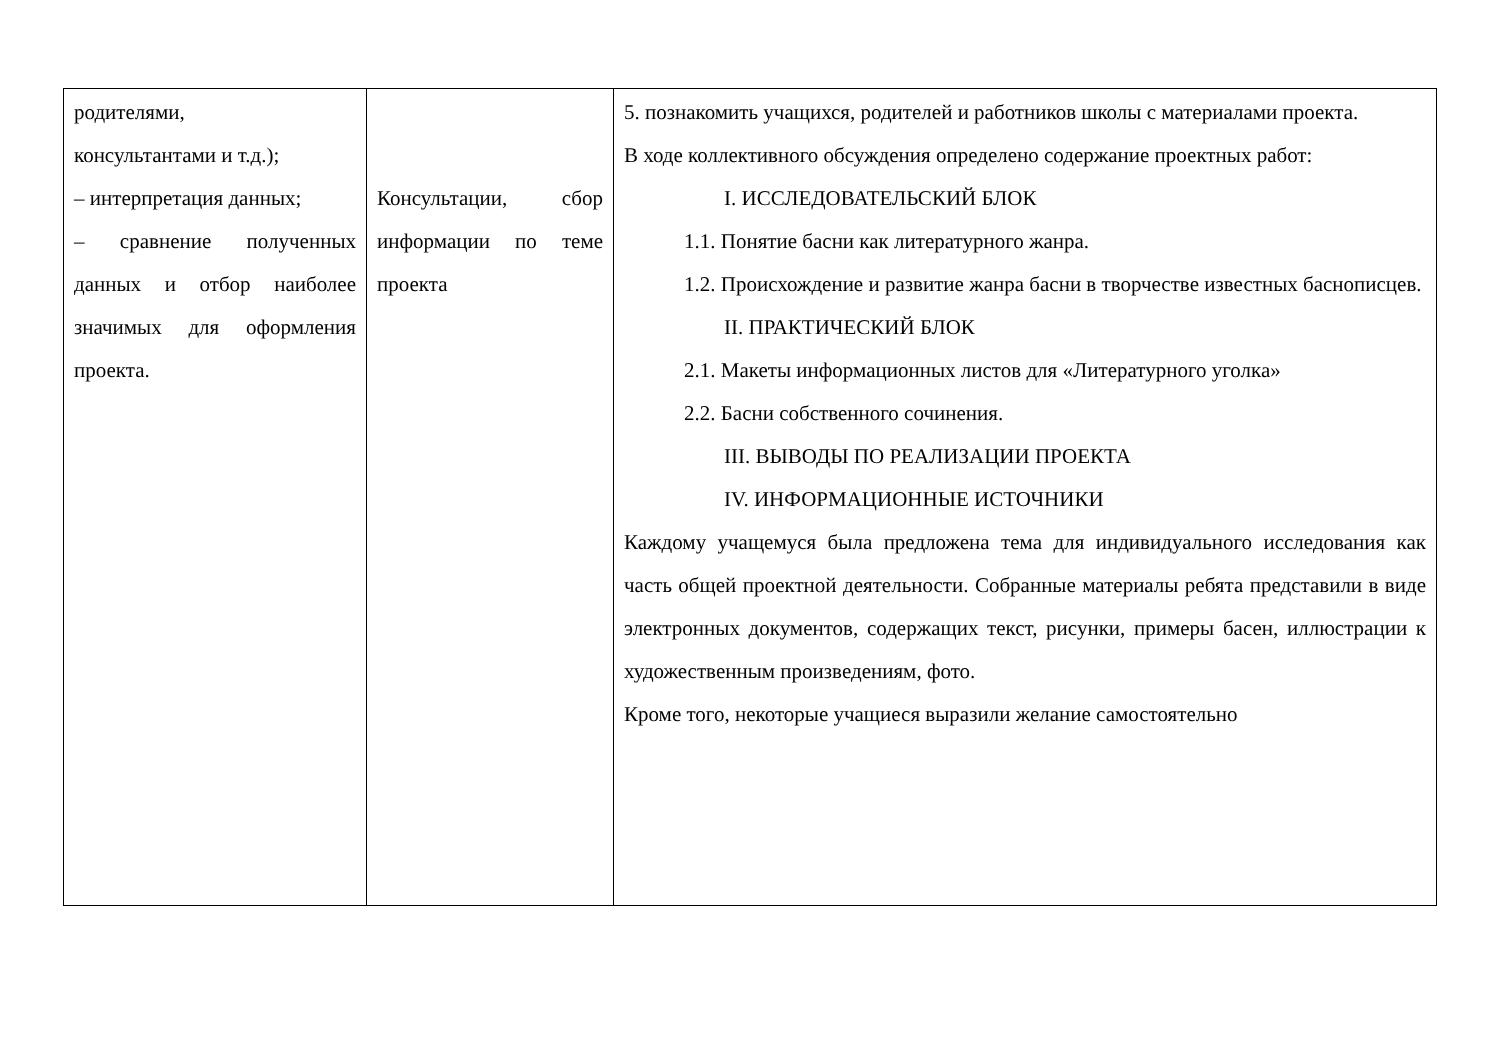| родителями, консультантами и т.д.); – интерпретация данных; – сравнение полученных данных и отбор наиболее значимых для оформления проекта. | Консультации, сбор информации по теме проекта | 5. познакомить учащихся, родителей и работников школы с материалами проекта. В ходе коллективного обсуждения определено содержание проектных работ: I. ИССЛЕДОВАТЕЛЬСКИЙ БЛОК 1.1. Понятие басни как литературного жанра. 1.2. Происхождение и развитие жанра басни в творчестве известных баснописцев. II. ПРАКТИЧЕСКИЙ БЛОК 2.1. Макеты информационных листов для «Литературного уголка» 2.2. Басни собственного сочинения. III. ВЫВОДЫ ПО РЕАЛИЗАЦИИ ПРОЕКТА IV. ИНФОРМАЦИОННЫЕ ИСТОЧНИКИ Каждому учащемуся была предложена тема для индивидуального исследования как часть общей проектной деятельности. Собранные материалы ребята представили в виде электронных документов, содержащих текст, рисунки, примеры басен, иллюстрации к художественным произведениям, фото. Кроме того, некоторые учащиеся выразили желание самостоятельно |